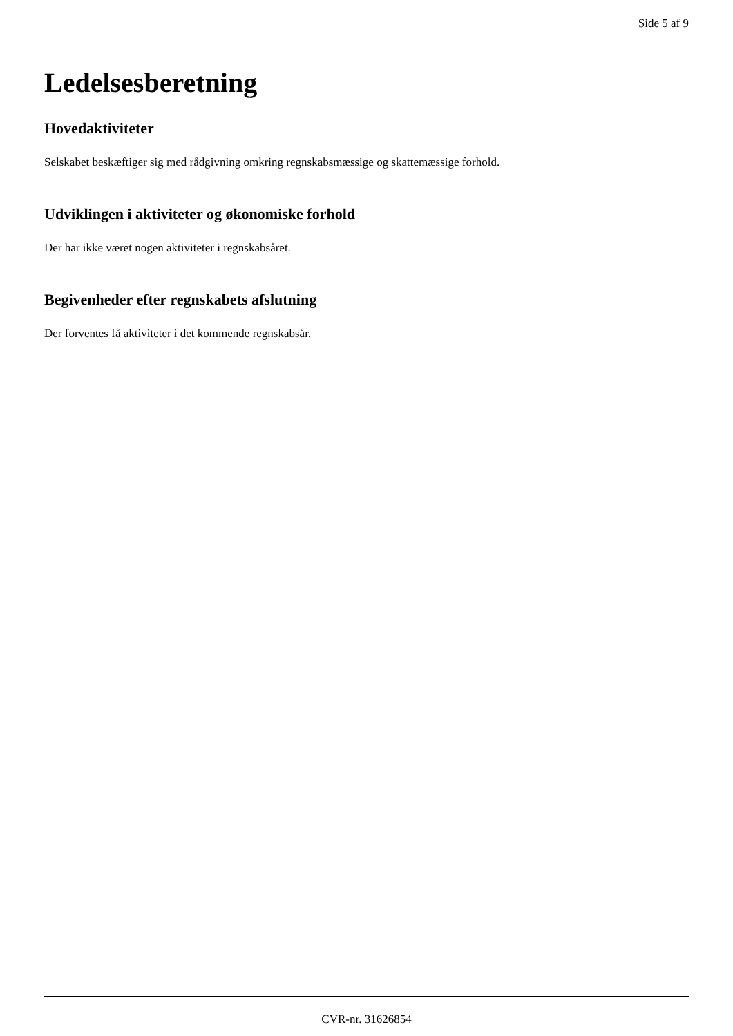Side 5 af 9
Ledelsesberetning
Hovedaktiviteter
Selskabet beskæftiger sig med rådgivning omkring regnskabsmæssige og skattemæssige forhold.
Udviklingen i aktiviteter og økonomiske forhold
Der har ikke været nogen aktiviteter i regnskabsåret.
Begivenheder efter regnskabets afslutning
Der forventes få aktiviteter i det kommende regnskabsår.
CVR-nr. 31626854